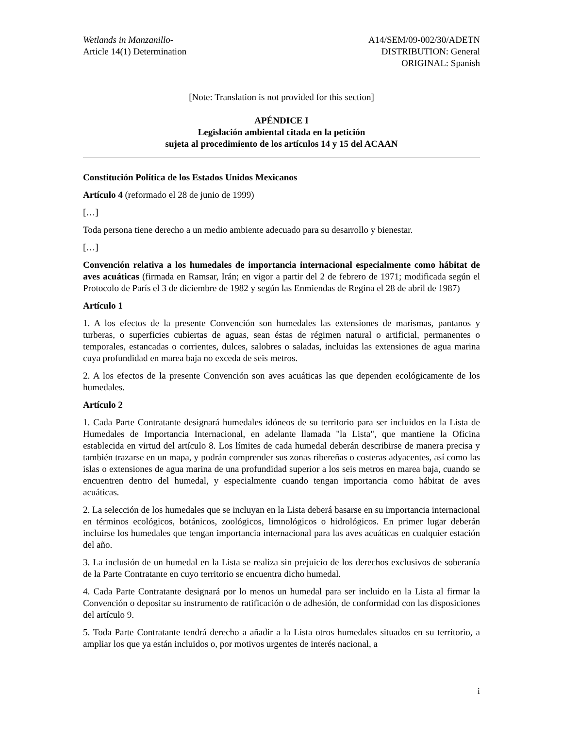Wetlands in Manzanillo-
Article 14(1) Determination
A14/SEM/09-002/30/ADETN
DISTRIBUTION: General
ORIGINAL: Spanish
[Note: Translation is not provided for this section]
APÉNDICE I
Legislación ambiental citada en la petición
sujeta al procedimiento de los artículos 14 y 15 del ACAAN
Constitución Política de los Estados Unidos Mexicanos
Artículo 4 (reformado el 28 de junio de 1999)
[…]
Toda persona tiene derecho a un medio ambiente adecuado para su desarrollo y bienestar.
[…]
Convención relativa a los humedales de importancia internacional especialmente como hábitat de aves acuáticas (firmada en Ramsar, Irán; en vigor a partir del 2 de febrero de 1971; modificada según el Protocolo de París el 3 de diciembre de 1982 y según las Enmiendas de Regina el 28 de abril de 1987)
Artículo 1
1. A los efectos de la presente Convención son humedales las extensiones de marismas, pantanos y turberas, o superficies cubiertas de aguas, sean éstas de régimen natural o artificial, permanentes o temporales, estancadas o corrientes, dulces, salobres o saladas, incluidas las extensiones de agua marina cuya profundidad en marea baja no exceda de seis metros.
2. A los efectos de la presente Convención son aves acuáticas las que dependen ecológicamente de los humedales.
Artículo 2
1. Cada Parte Contratante designará humedales idóneos de su territorio para ser incluidos en la Lista de Humedales de Importancia Internacional, en adelante llamada "la Lista", que mantiene la Oficina establecida en virtud del artículo 8. Los límites de cada humedal deberán describirse de manera precisa y también trazarse en un mapa, y podrán comprender sus zonas ribereñas o costeras adyacentes, así como las islas o extensiones de agua marina de una profundidad superior a los seis metros en marea baja, cuando se encuentren dentro del humedal, y especialmente cuando tengan importancia como hábitat de aves acuáticas.
2. La selección de los humedales que se incluyan en la Lista deberá basarse en su importancia internacional en términos ecológicos, botánicos, zoológicos, limnológicos o hidrológicos. En primer lugar deberán incluirse los humedales que tengan importancia internacional para las aves acuáticas en cualquier estación del año.
3. La inclusión de un humedal en la Lista se realiza sin prejuicio de los derechos exclusivos de soberanía de la Parte Contratante en cuyo territorio se encuentra dicho humedal.
4. Cada Parte Contratante designará por lo menos un humedal para ser incluido en la Lista al firmar la Convención o depositar su instrumento de ratificación o de adhesión, de conformidad con las disposiciones del artículo 9.
5. Toda Parte Contratante tendrá derecho a añadir a la Lista otros humedales situados en su territorio, a ampliar los que ya están incluidos o, por motivos urgentes de interés nacional, a
i